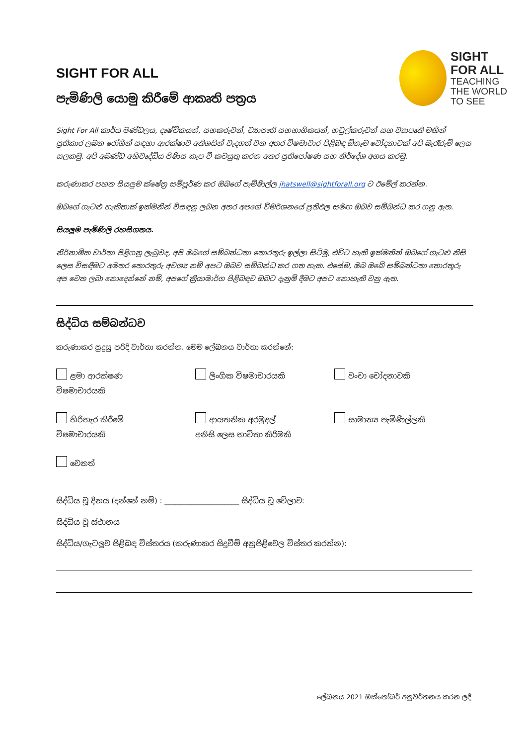SIGHT FOR ALL
පැමිණිලි යොමු කිරීමේ ආකෘති පත්‍රය
SIGHT
FOR ALL
TEACHING
THE WORLD
TO SEE
Sight For All කාර්ය මණ්ඩලය, දෘෂ්ටිකයන්, සහකරුවන්, ව්‍යාපෘති සහභාගිකයන්, හවුල්කරුවන් සහ ව්‍යාපෘති මඟින් ප්‍රතිකාර ලබන රෝගීන් සඳහා ආරක්ෂාව අතිශයින් වැදගත් වන අතර විෂමාචාර පිළිබඳ ඕනෑම චෝදනාවක් අපි බැරෑරුම් ලෙස සලකමු. අපි අඛණ්ඩ අභිවෘද්ධිය පිණිස කැප වී කටයුතු කරන අතර ප්‍රතිපෝෂණ සහ නිර්දේශ අගය කරමු.
කරුණාකර පහත සියලුම ක්ෂේත්‍ර සම්පූර්ණ කර ඔබගේ පැමිණිල්ල jhatswell@sightforall.org ට ඊමේල් කරන්න.
ඔබගේ ගැටළු හැකිතාක් ඉක්මනින් විසඳනු ලබන අතර අපගේ විමර්ශනයේ ප්‍රතිඵල සමඟ ඔබව සම්බන්ධ කර ගනු ඇත.
සියලුම පැමිණිලි රහසිගතය.
නිර්නාමික වාර්තා පිළිගනු ලැබුවද, අපි ඔබගේ සම්බන්ධතා තොරතුරු ඉල්ලා සිටිමු, එවිට හැකි ඉක්මනින් ඔබගේ ගැටළු නිසි ලෙස විසඳීමට අමතර තොරතුරු අවශ්‍ය නම් අපට ඔබව සම්බන්ධ කර ගත හැක. එසේම, ඔබ ඔබේ සම්බන්ධතා තොරතුරු අප වෙත ලබා නොදෙන්නේ නම්, අපගේ ක්‍රියාමාර්ග පිළිබඳව ඔබට දැනුම් දීමට අපට නොහැකි වනු ඇත.
සිද්ධිය සම්බන්ධව
කරුණාකර සුදුසු පරිදි වාර්තා කරන්න. මෙම ලේඛනය වාර්තා කරන්නේ:
ළමා ආරක්ෂණ
විෂමාචාරයකි
ලිංගික විෂමාචාරයකි
වංචා චෝදනාවකි
හිරිහැර කිරීමේ
විෂමාචාරයකි
ආයතනික අරමුදල්
අනිසි ලෙස භාවිතා කිරීමකි
සාමාන්‍ය පැමිණිල්ලකි
වෙනත්
සිද්ධිය වූ දිනය (දන්නේ නම්) : ____________________ සිද්ධිය වූ වේලාව:
සිද්ධිය වූ ස්ථානය
සිද්ධිය/ගැටලුව පිළිබඳ විස්තරය (කරුණාකර සිදුවීම් අනුපිළිවෙල විස්තර කරන්න):
ලේඛනය 2021 ඔක්තෝබර් අනුවර්තනය කරන ලදී